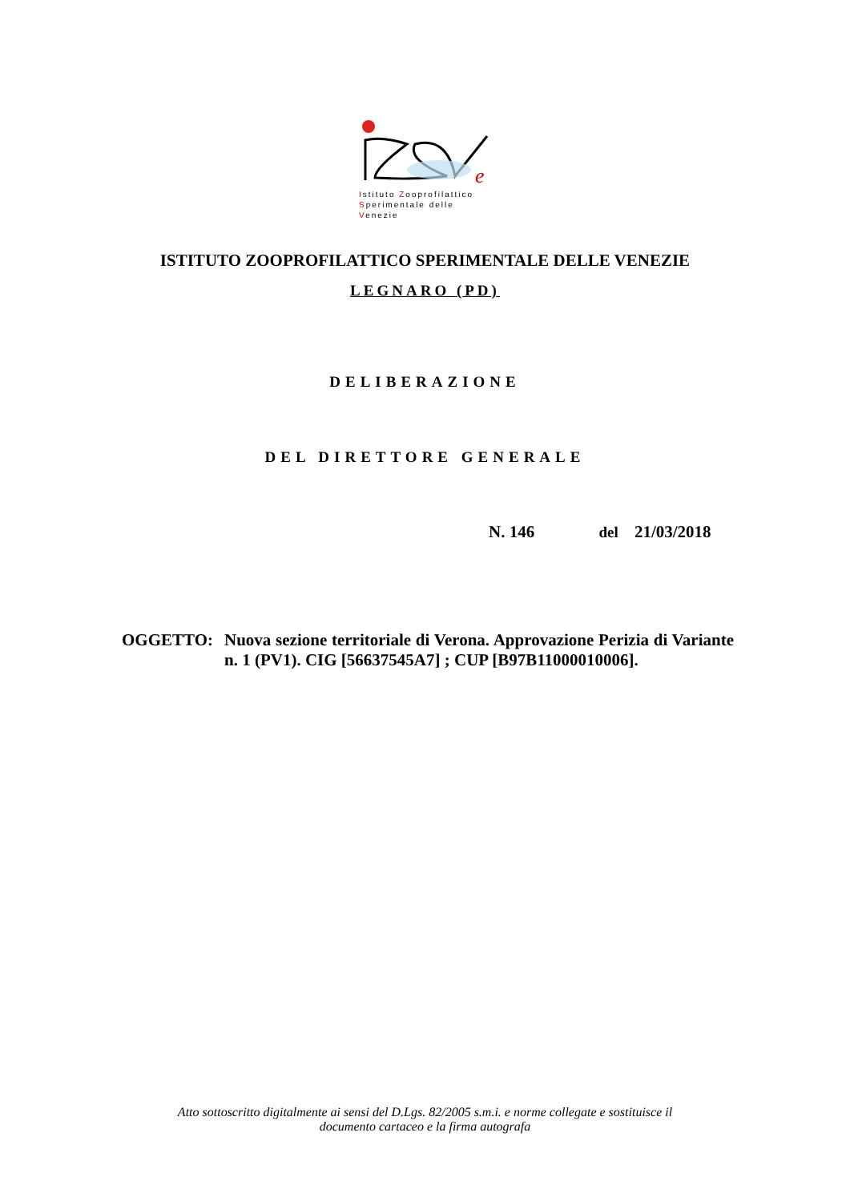e
Istituto Zooprofilattico
Sperimentale delle Venezie
ISTITUTO ZOOPROFILATTICO SPERIMENTALE DELLE VENEZIE
LEGNARO (PD)
DELIBERAZIONE
DEL DIRETTORE GENERALE
N. 146 del 21/03/2018
OGGETTO: Nuova sezione territoriale di Verona. Approvazione Perizia di Variante n. 1 (PV1). CIG [56637545A7] ; CUP [B97B11000010006].
Atto sottoscritto digitalmente ai sensi del D.Lgs. 82/2005 s.m.i. e norme collegate e sostituisce il
documento cartaceo e la firma autografa